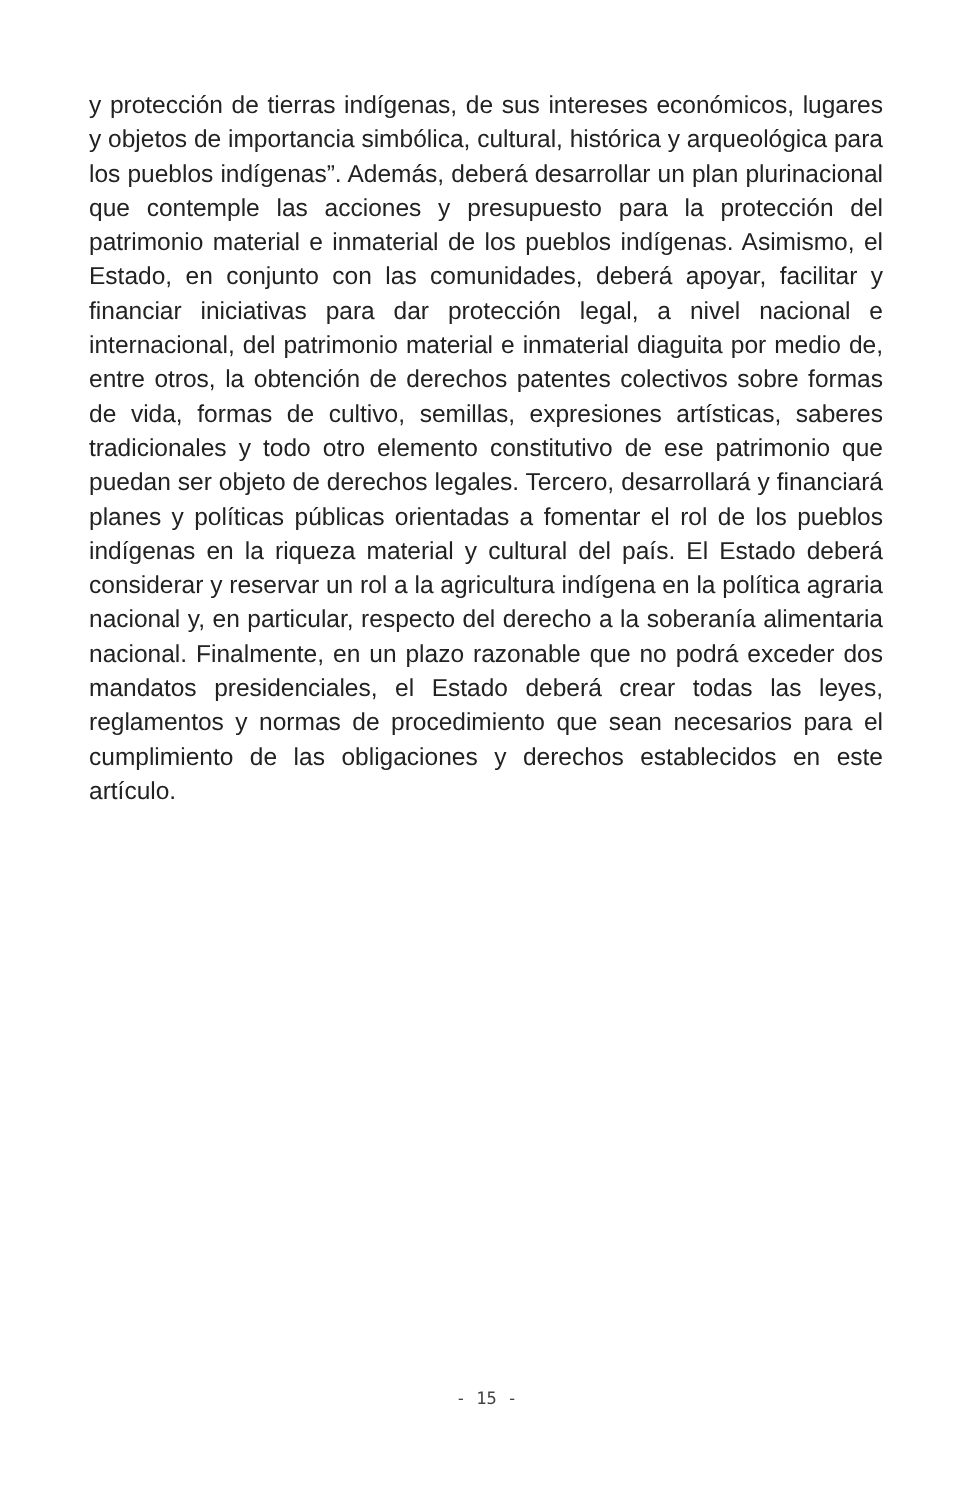y protección de tierras indígenas, de sus intereses económicos, lugares y objetos de importancia simbólica, cultural, histórica y arqueológica para los pueblos indígenas”. Además, deberá desarrollar un plan plurinacional que contemple las acciones y presupuesto para la protección del patrimonio material e inmaterial de los pueblos indígenas. Asimismo, el Estado, en conjunto con las comunidades, deberá apoyar, facilitar y financiar iniciativas para dar protección legal, a nivel nacional e internacional, del patrimonio material e inmaterial diaguita por medio de, entre otros, la obtención de derechos patentes colectivos sobre formas de vida, formas de cultivo, semillas, expresiones artísticas, saberes tradicionales y todo otro elemento constitutivo de ese patrimonio que puedan ser objeto de derechos legales. Tercero, desarrollará y financiará planes y políticas públicas orientadas a fomentar el rol de los pueblos indígenas en la riqueza material y cultural del país. El Estado deberá considerar y reservar un rol a la agricultura indígena en la política agraria nacional y, en particular, respecto del derecho a la soberanía alimentaria nacional. Finalmente, en un plazo razonable que no podrá exceder dos mandatos presidenciales, el Estado deberá crear todas las leyes, reglamentos y normas de procedimiento que sean necesarios para el cumplimiento de las obligaciones y derechos establecidos en este artículo.
- 15 -